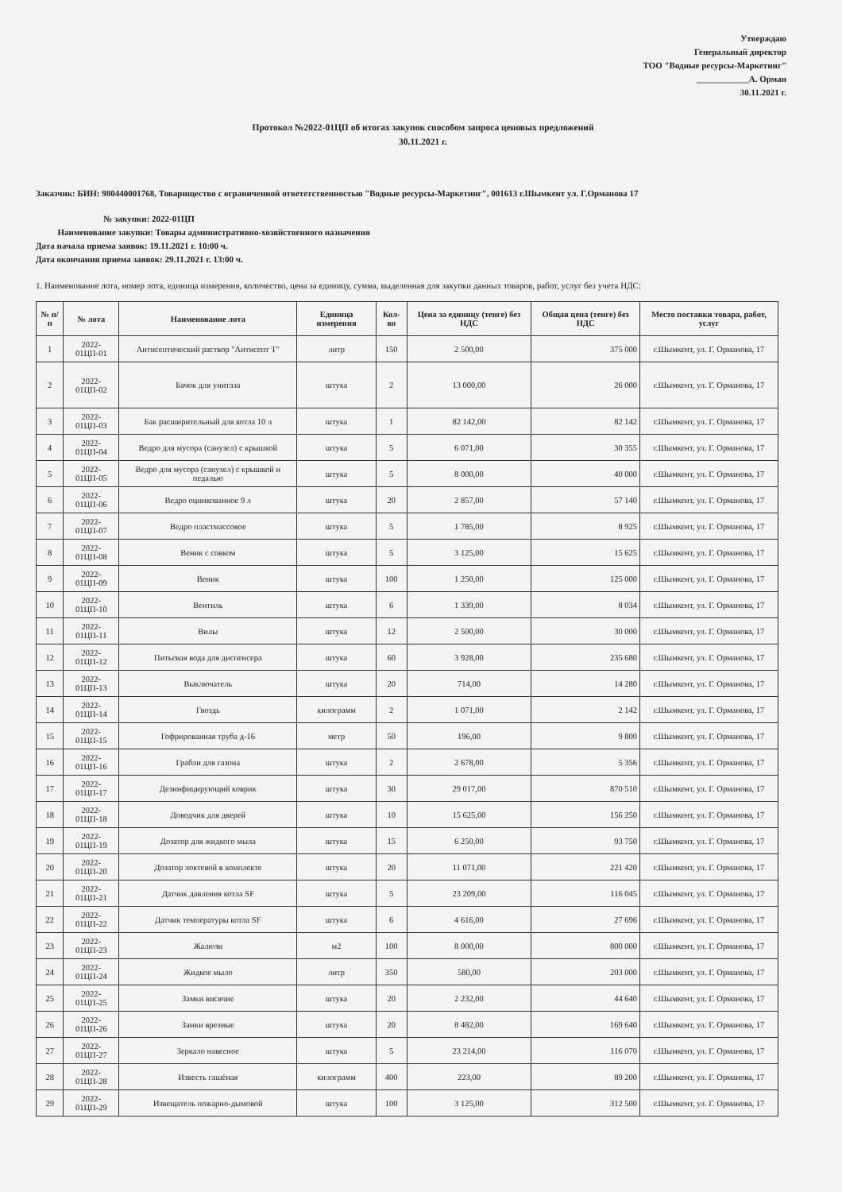Утверждаю
Генеральный директор
ТОО "Водные ресурсы-Маркетинг"
____________А. Орман
30.11.2021 г.
Протокол №2022-01ЦП об итогах закупок способом запроса ценовых предложений
30.11.2021 г.
Заказчик: БИН: 980440001768, Товарищество с ограниченной ответетственностью "Водные ресурсы-Маркетинг", 001613 г.Шымкент ул. Г.Орманова 17
№ закупки: 2022-01ЦП
Наименование закупки: Товары административно-хозяйственного назначения
Дата начала приема заявок: 19.11.2021 г. 10:00 ч.
Дата окончания приема заявок: 29.11.2021 г. 13:00 ч.
1. Наименование лота, номер лота, единица измерения, количество, цена за единицу, сумма, выделенная для закупки данных товаров, работ, услуг без учета НДС:
| № п/п | № лота | Наименование лота | Единица измерения | Кол-во | Цена за единицу (тенге) без НДС | Общая цена (тенге) без НДС | Место поставки товара, работ, услуг |
| --- | --- | --- | --- | --- | --- | --- | --- |
| 1 | 2022-01ЦП-01 | Антисептический раствор "Антисепт Т" | литр | 150 | 2 500,00 | 375 000 | г.Шымкент, ул. Г. Орманова, 17 |
| 2 | 2022-01ЦП-02 | Бачок для унитаза | штука | 2 | 13 000,00 | 26 000 | г.Шымкент, ул. Г. Орманова, 17 |
| 3 | 2022-01ЦП-03 | Бак расширительный для котла 10 л | штука | 1 | 82 142,00 | 82 142 | г.Шымкент, ул. Г. Орманова, 17 |
| 4 | 2022-01ЦП-04 | Ведро для мусора (санузел) с крышкой | штука | 5 | 6 071,00 | 30 355 | г.Шымкент, ул. Г. Орманова, 17 |
| 5 | 2022-01ЦП-05 | Ведро для мусора (санузел) с крышкой и педалью | штука | 5 | 8 000,00 | 40 000 | г.Шымкент, ул. Г. Орманова, 17 |
| 6 | 2022-01ЦП-06 | Ведро оцинкованное 9 л | штука | 20 | 2 857,00 | 57 140 | г.Шымкент, ул. Г. Орманова, 17 |
| 7 | 2022-01ЦП-07 | Ведро пластмассовое | штука | 5 | 1 785,00 | 8 925 | г.Шымкент, ул. Г. Орманова, 17 |
| 8 | 2022-01ЦП-08 | Веник с совком | штука | 5 | 3 125,00 | 15 625 | г.Шымкент, ул. Г. Орманова, 17 |
| 9 | 2022-01ЦП-09 | Веник | штука | 100 | 1 250,00 | 125 000 | г.Шымкент, ул. Г. Орманова, 17 |
| 10 | 2022-01ЦП-10 | Вентиль | штука | 6 | 1 339,00 | 8 034 | г.Шымкент, ул. Г. Орманова, 17 |
| 11 | 2022-01ЦП-11 | Вилы | штука | 12 | 2 500,00 | 30 000 | г.Шымкент, ул. Г. Орманова, 17 |
| 12 | 2022-01ЦП-12 | Питьевая вода для диспенсера | штука | 60 | 3 928,00 | 235 680 | г.Шымкент, ул. Г. Орманова, 17 |
| 13 | 2022-01ЦП-13 | Выключатель | штука | 20 | 714,00 | 14 280 | г.Шымкент, ул. Г. Орманова, 17 |
| 14 | 2022-01ЦП-14 | Гвоздь | килограмм | 2 | 1 071,00 | 2 142 | г.Шымкент, ул. Г. Орманова, 17 |
| 15 | 2022-01ЦП-15 | Гофрированная труба д-16 | метр | 50 | 196,00 | 9 800 | г.Шымкент, ул. Г. Орманова, 17 |
| 16 | 2022-01ЦП-16 | Грабли для газона | штука | 2 | 2 678,00 | 5 356 | г.Шымкент, ул. Г. Орманова, 17 |
| 17 | 2022-01ЦП-17 | Дезинфицирующий коврик | штука | 30 | 29 017,00 | 870 510 | г.Шымкент, ул. Г. Орманова, 17 |
| 18 | 2022-01ЦП-18 | Доводчик для дверей | штука | 10 | 15 625,00 | 156 250 | г.Шымкент, ул. Г. Орманова, 17 |
| 19 | 2022-01ЦП-19 | Дозатор для жидкого мыла | штука | 15 | 6 250,00 | 93 750 | г.Шымкент, ул. Г. Орманова, 17 |
| 20 | 2022-01ЦП-20 | Дозатор локтевой в комплекте | штука | 20 | 11 071,00 | 221 420 | г.Шымкент, ул. Г. Орманова, 17 |
| 21 | 2022-01ЦП-21 | Датчик давления котла SF | штука | 5 | 23 209,00 | 116 045 | г.Шымкент, ул. Г. Орманова, 17 |
| 22 | 2022-01ЦП-22 | Датчик температуры котла SF | штука | 6 | 4 616,00 | 27 696 | г.Шымкент, ул. Г. Орманова, 17 |
| 23 | 2022-01ЦП-23 | Жалюзи | м2 | 100 | 8 000,00 | 800 000 | г.Шымкент, ул. Г. Орманова, 17 |
| 24 | 2022-01ЦП-24 | Жидкое мыло | литр | 350 | 580,00 | 203 000 | г.Шымкент, ул. Г. Орманова, 17 |
| 25 | 2022-01ЦП-25 | Замки висячие | штука | 20 | 2 232,00 | 44 640 | г.Шымкент, ул. Г. Орманова, 17 |
| 26 | 2022-01ЦП-26 | Замки врезные | штука | 20 | 8 482,00 | 169 640 | г.Шымкент, ул. Г. Орманова, 17 |
| 27 | 2022-01ЦП-27 | Зеркало навесное | штука | 5 | 23 214,00 | 116 070 | г.Шымкент, ул. Г. Орманова, 17 |
| 28 | 2022-01ЦП-28 | Известь гашёная | килограмм | 400 | 223,00 | 89 200 | г.Шымкент, ул. Г. Орманова, 17 |
| 29 | 2022-01ЦП-29 | Извещатель пожарно-дымовой | штука | 100 | 3 125,00 | 312 500 | г.Шымкент, ул. Г. Орманова, 17 |